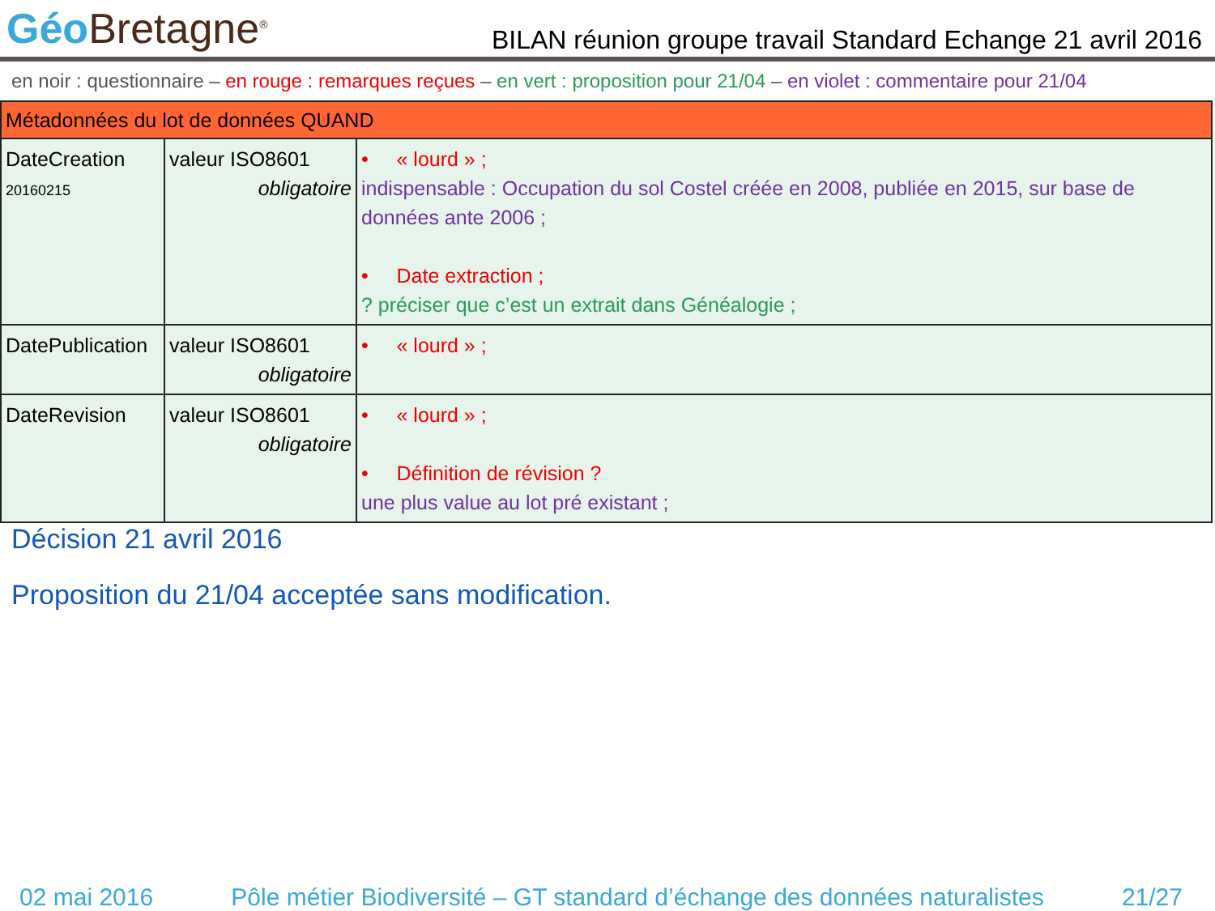Géo Bretagne<sup>®</sup>
BILAN réunion groupe travail Standard Echange 21 avril 2016
en noir : questionnaire – en rouge : remarques reçues – en vert : proposition pour 21/04 – en violet : commentaire pour 21/04
| Métadonnées du lot de données QUAND | | |
| DateCreation 20160215 | valeur ISO8601 obligatoire | • « lourd » ; indispensable : Occupation du sol Costel créée en 2008, publiée en 2015, sur base de données ante 2006 ; • Date extraction ; ? préciser que c’est un extrait dans Généalogie ; |
| DatePublication | valeur ISO8601 obligatoire | • « lourd » ; |
| DateRevision | valeur ISO8601 obligatoire | • « lourd » ; • Définition de révision ? une plus value au lot pré existant ; |
Décision 21 avril 2016
Proposition du 21/04 acceptée sans modification.
02 mai 2016 Pôle métier Biodiversité – GT standard d’échange des données naturalistes 21/27